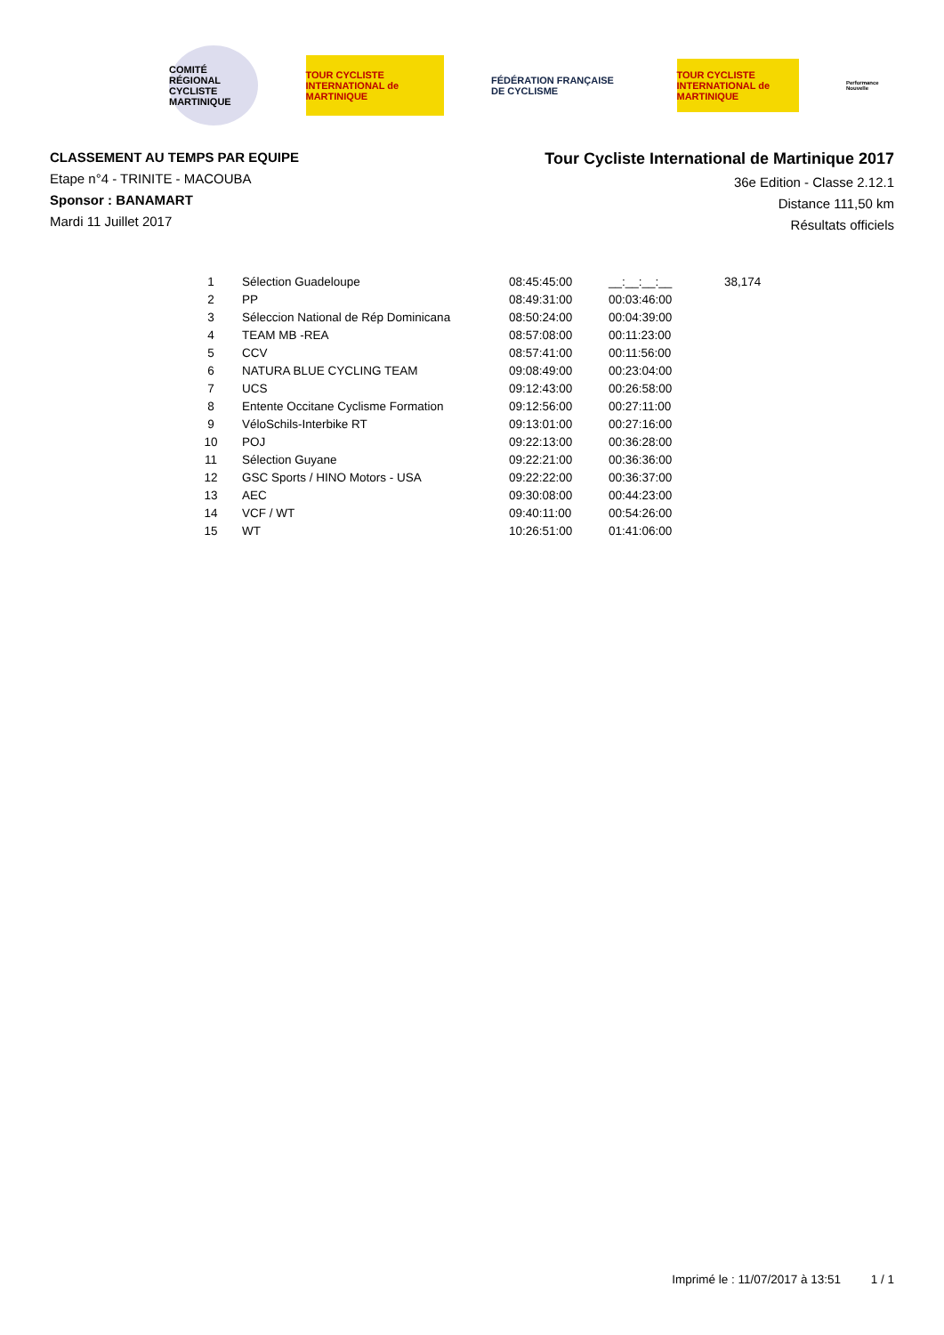COMITÉ RÉGIONAL CYCLISTE MARTINIQUE
TOUR CYCLISTE INTERNATIONAL de MARTINIQUE
FÉDÉRATION FRANÇAISE DE CYCLISME
TOUR CYCLISTE INTERNATIONAL de MARTINIQUE
Performance Nouvelle
CLASSEMENT AU TEMPS PAR EQUIPE
Etape n°4 - TRINITE - MACOUBA
Sponsor : BANAMART
Mardi 11 Juillet 2017
Tour Cycliste International de Martinique 2017
36e Edition - Classe 2.12.1
Distance 111,50 km
Résultats officiels
| 1 | Sélection Guadeloupe | 08:45:45:00 | __:__:__:__ | 38,174 |
| 2 | PP | 08:49:31:00 | 00:03:46:00 | |
| 3 | Séleccion National de Rép Dominicana | 08:50:24:00 | 00:04:39:00 | |
| 4 | TEAM MB -REA | 08:57:08:00 | 00:11:23:00 | |
| 5 | CCV | 08:57:41:00 | 00:11:56:00 | |
| 6 | NATURA BLUE CYCLING TEAM | 09:08:49:00 | 00:23:04:00 | |
| 7 | UCS | 09:12:43:00 | 00:26:58:00 | |
| 8 | Entente Occitane Cyclisme Formation | 09:12:56:00 | 00:27:11:00 | |
| 9 | VéloSchils-Interbike RT | 09:13:01:00 | 00:27:16:00 | |
| 10 | POJ | 09:22:13:00 | 00:36:28:00 | |
| 11 | Sélection Guyane | 09:22:21:00 | 00:36:36:00 | |
| 12 | GSC Sports / HINO Motors - USA | 09:22:22:00 | 00:36:37:00 | |
| 13 | AEC | 09:30:08:00 | 00:44:23:00 | |
| 14 | VCF / WT | 09:40:11:00 | 00:54:26:00 | |
| 15 | WT | 10:26:51:00 | 01:41:06:00 | |
Imprimé le : 11/07/2017 à 13:51 1 / 1